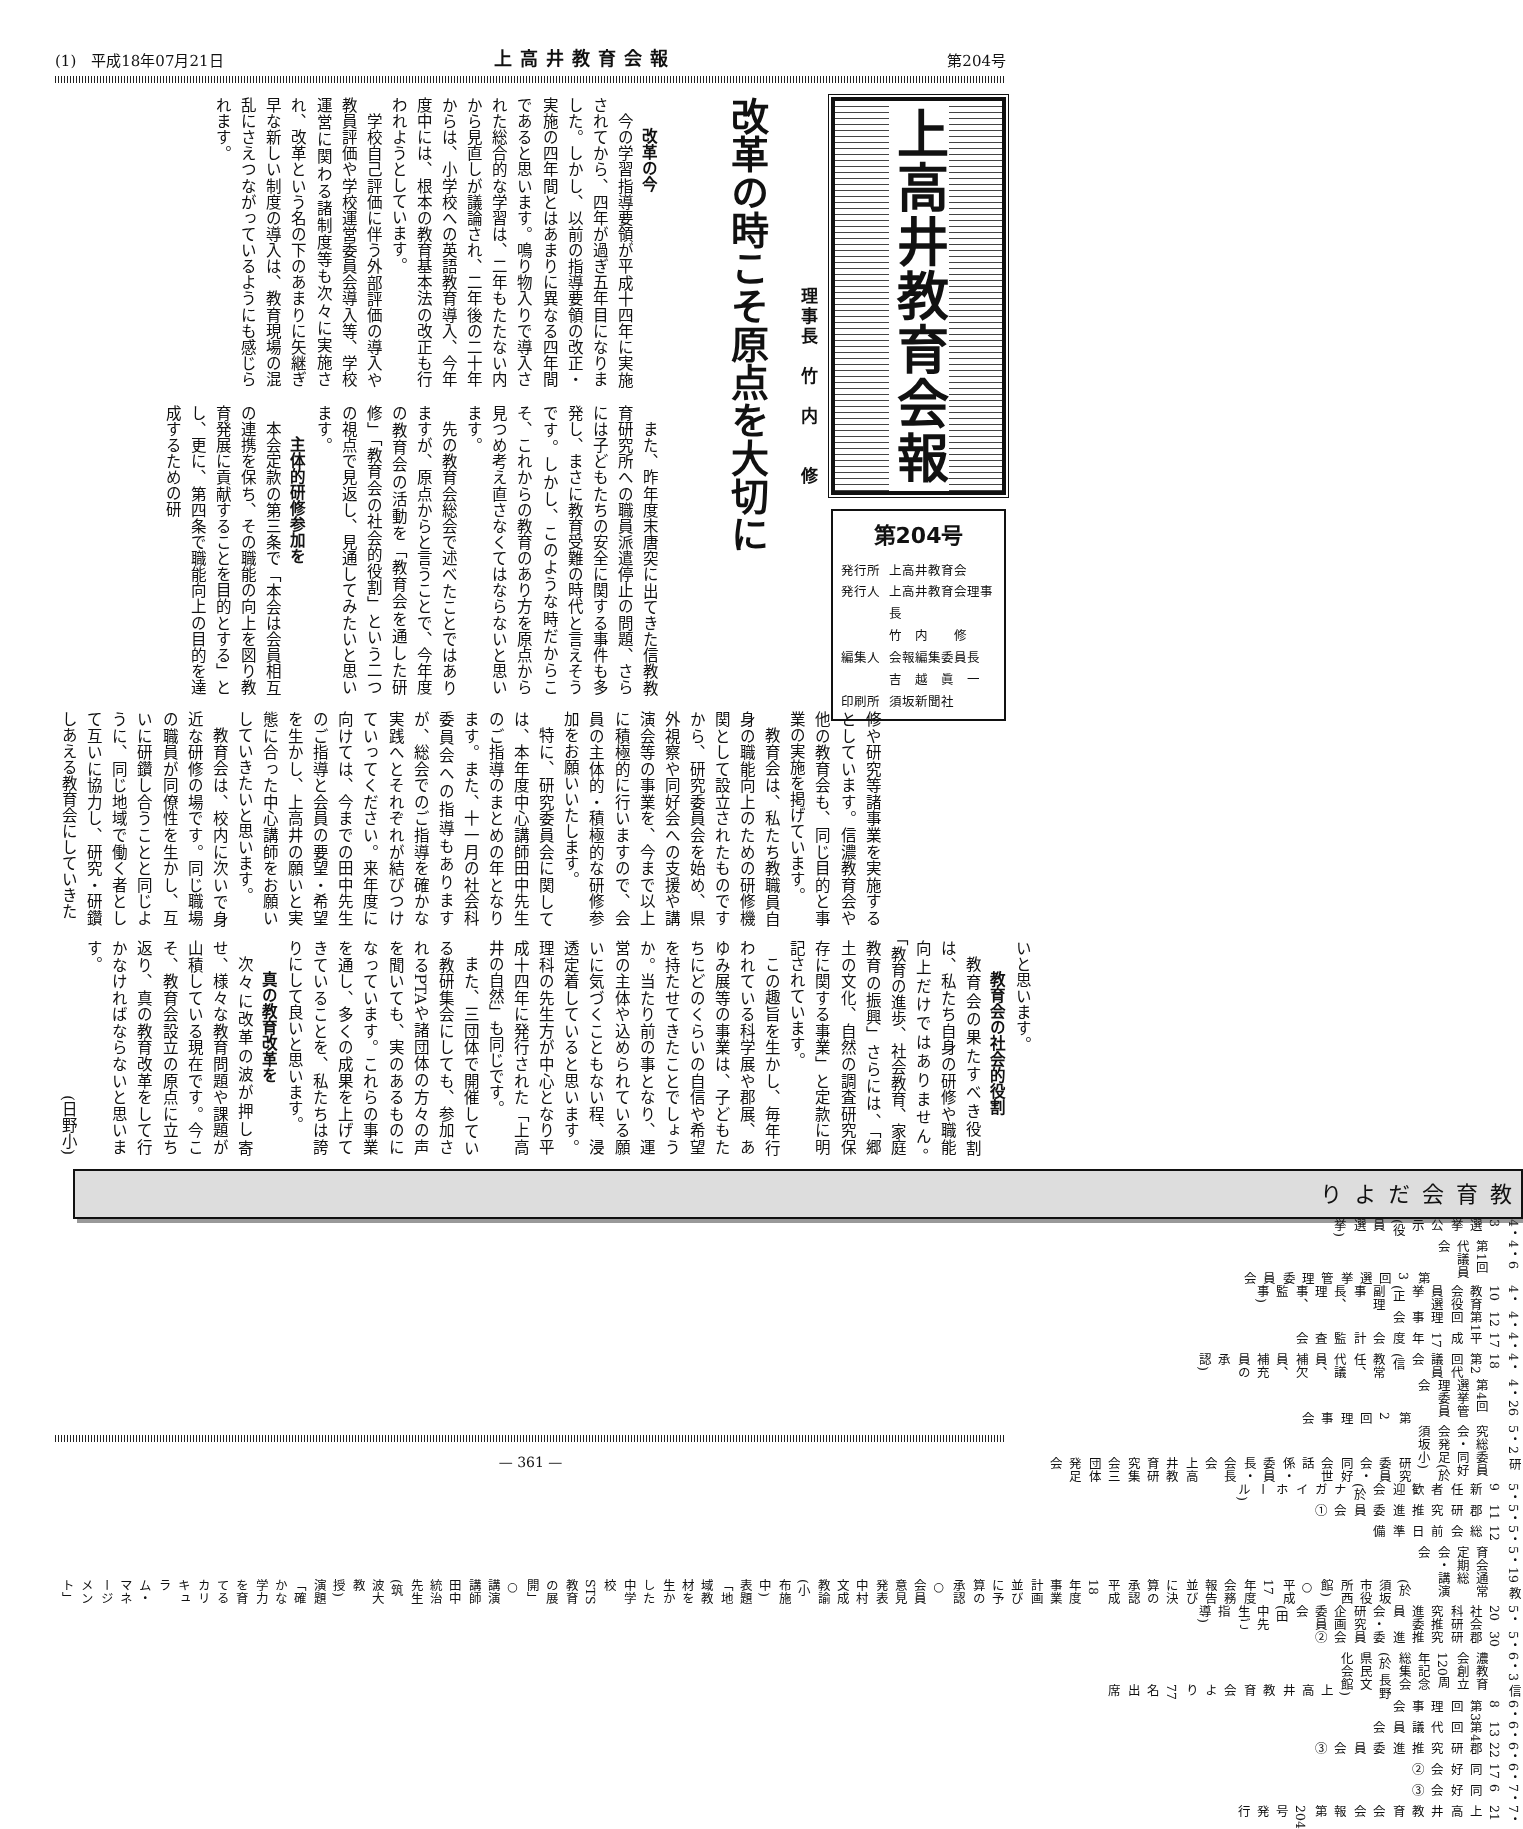(1)　平成18年07月21日 上高井教育会報 第204号
上高井教育会報
第204号
発行所 上高井教育会
発行人 上高井教育会理事長
竹　内　　修
編集人 会報編集委員長
吉　越　眞　一
印刷所 須坂新聞社
改革の時こそ原点を大切に
理事長　竹　内　　修
改革の今
今の学習指導要領が平成十四年に実施されてから、四年が過ぎ五年目になりました。しかし、以前の指導要領の改正・実施の四年間とはあまりに異なる四年間であると思います。鳴り物入りで導入された総合的な学習は、二年もたたない内から見直しが議論され、二年後の二十年からは、小学校への英語教育導入、今年度中には、根本の教育基本法の改正も行われようとしています。
学校自己評価に伴う外部評価の導入や教員評価や学校運営委員会導入等、学校運営に関わる諸制度等も次々に実施され、改革という名の下のあまりに矢継ぎ早な新しい制度の導入は、教育現場の混乱にさえつながっているようにも感じられます。
また、昨年度末唐突に出てきた信教教育研究所への職員派遣停止の問題、さらには子どもたちの安全に関する事件も多発し、まさに教育受難の時代と言えそうです。しかし、このような時だからこそ、これからの教育のあり方を原点から見つめ考え直さなくてはならないと思います。
先の教育会総会で述べたことではありますが、原点からと言うことで、今年度の教育会の活動を「教育会を通した研修」「教育会の社会的役割」という二つの視点で見返し、見通してみたいと思います。
主体的研修参加を
本会定款の第三条で「本会は会員相互の連携を保ち、その職能の向上を図り教育発展に貢献することを目的とする」とし、更に、第四条で職能向上の目的を達成するための研
修や研究等諸事業を実施するとしています。信濃教育会や他の教育会も、同じ目的と事業の実施を掲げています。
教育会は、私たち教職員自身の職能向上のための研修機関として設立されたものですから、研究委員会を始め、県外視察や同好会への支援や講演会等の事業を、今まで以上に積極的に行いますので、会員の主体的・積極的な研修参加をお願いいたします。
特に、研究委員会に関しては、本年度中心講師田中先生のご指導のまとめの年となります。また、十一月の社会科委員会への指導もありますが、総会でのご指導を確かな実践へとそれぞれが結びつけていってください。来年度に向けては、今までの田中先生のご指導と会員の要望・希望を生かし、上高井の願いと実態に合った中心講師をお願いしていきたいと思います。
教育会は、校内に次いで身近な研修の場です。同じ職場の職員が同僚性を生かし、互いに研鑽し合うことと同じように、同じ地域で働く者として互いに協力し、研究・研鑽しあえる教育会にしていきた
いと思います。
教育会の社会的役割
教育会の果たすべき役割は、私たち自身の研修や職能向上だけではありません。「教育の進歩、社会教育、家庭教育の振興」さらには、「郷土の文化、自然の調査研究保存に関する事業」と定款に明記されています。
この趣旨を生かし、毎年行われている科学展や郡展、あゆみ展等の事業は、子どもたちにどのくらいの自信や希望を持たせてきたことでしょうか。当たり前の事となり、運営の主体や込められている願いに気づくこともない程、浸透定着していると思います。理科の先生方が中心となり平成十四年に発行された「上高井の自然」も同じです。
また、三団体で開催している教研集会にしても、参加されるPTAや諸団体の方々の声を聞いても、実のあるものになっています。これらの事業を通し、多くの成果を上げてきていることを、私たちは誇りにして良いと思います。
真の教育改革を
次々に改革の波が押し寄せ、様々な教育問題や課題が山積している現在です。今こそ、教育会設立の原点に立ち返り、真の教育改革をして行かなければならないと思います。
(日野小)
教育会だより
4・3 選挙公示(役員選挙)
4・6 第1回代議員会
第3回選挙管理委員会
4・10 教育会役員選挙(正副理事長、理事、監事)
4・12 第1回理事会
4・17 平成17年度会計監査会
4・18 第2回代議員会(信教常任、代議員、補欠員、補充員の承認)
4・26 第4回選挙管理委員会
第2回理事会
5・2 研究総委員会・同好会発足(於 須坂小)
研究委員会・同好会世話係・委員長・会長会
上高井教育研究集会三団体発足会
5・9 新任者歓迎会(於 ナガイホール)
5・11 郡研究推進委員会①
5・12 総会前日準備
5・19 教育会通常定期総会・講演会
(於 須坂市役所西館)
○平成17年度会務報告並びに決算の承認
平成18年度事業計画並びに予算の承認
○会員意見発表 中村文成 教諭(小布施中)
表題「地域教材を生かした中学校STS教育の展開」
○講演 講師 田中統治先生(筑波大教授)
演題「確かな学力を育てるカリキュラム・マネージメント」
5・20 社会科研究推進委員会・研究企画委員会(田中先生ご指導)
5・30 郡研究推進委員会②
6・3 信濃教育会創立120周年記念総集会(於 長野県民文化会館)
上高井教育会より77名出席
6・8 第3回理事会
6・13 第4回代議員会
6・22 郡研究推進委員会③
6・17 同好会②
7・6 同好会③
7・21 上高井教育会会報第204号発行
— 361 —